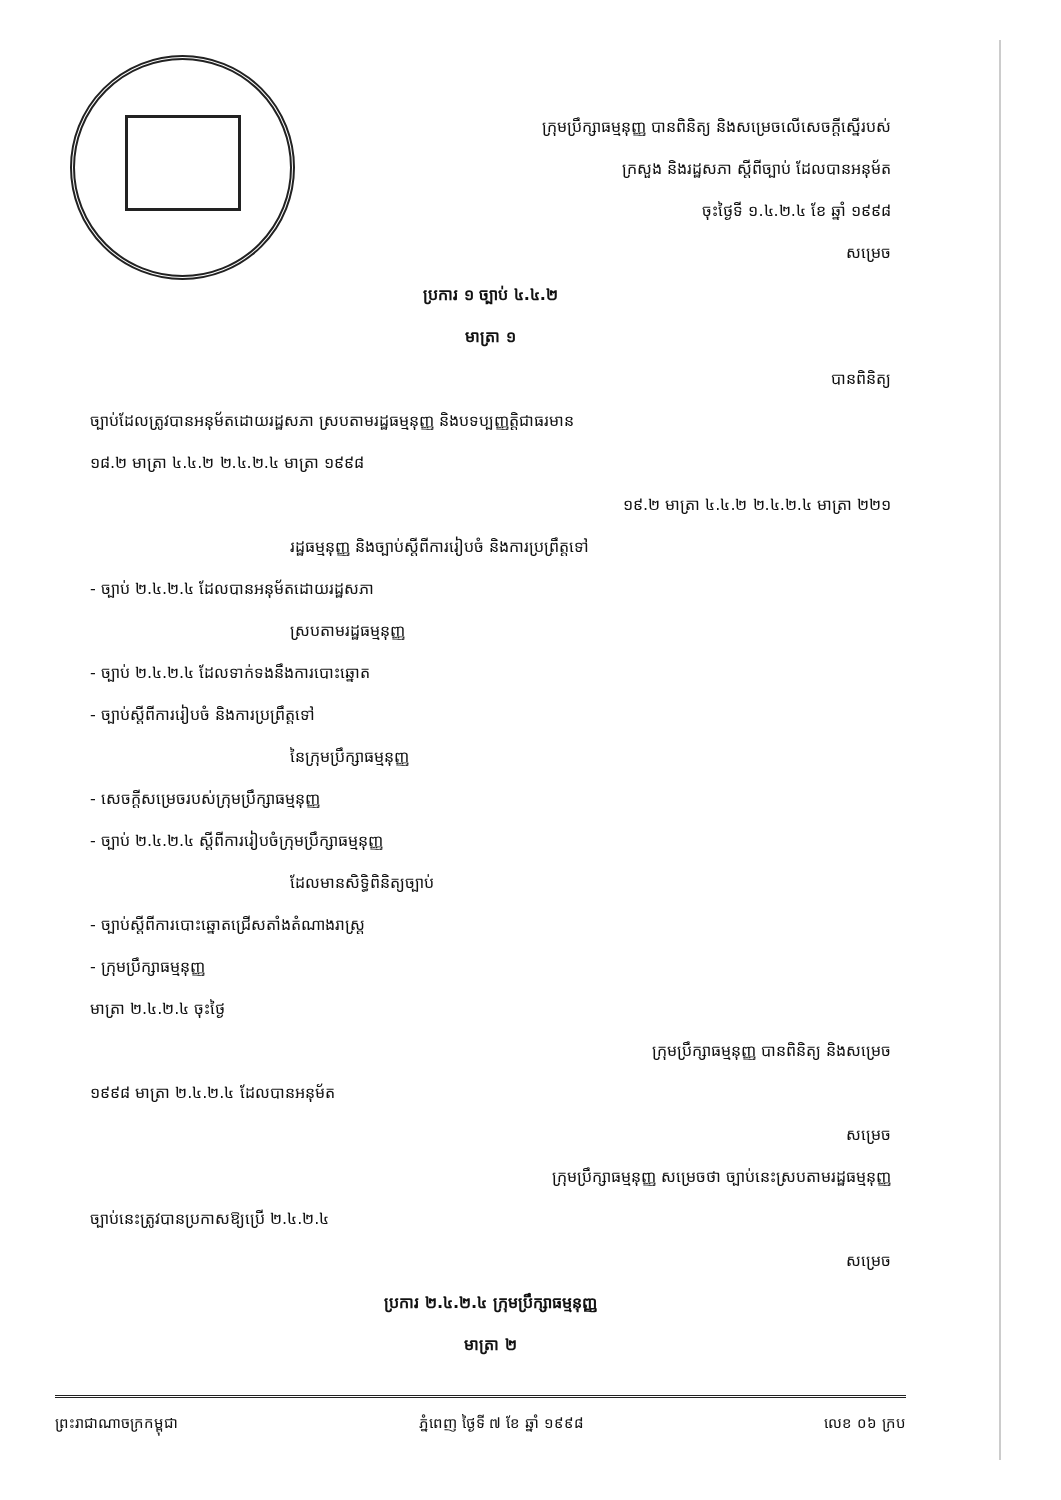ក្រុមប្រឹក្សាធម្មនុញ្ញ បានពិនិត្យ និងសម្រេចលើសេចក្ដីស្នើរបស់
ក្រសួង និងរដ្ឋសភា ស្ដីពីច្បាប់ ដែលបានអនុម័ត
ចុះថ្ងៃទី ១.៤.២.៤ ខែ ឆ្នាំ ១៩៩៨
សម្រេច
ប្រការ ១ ច្បាប់ ៤.៤.២
មាត្រា ១
បានពិនិត្យ
ច្បាប់ដែលត្រូវបានអនុម័តដោយរដ្ឋសភា ស្របតាមរដ្ឋធម្មនុញ្ញ និងបទប្បញ្ញត្តិជាធរមាន
១៨.២ មាត្រា ៤.៤.២ ២.៤.២.៤ មាត្រា ១៩៩៨
១៩.២ មាត្រា ៤.៤.២ ២.៤.២.៤ មាត្រា ២២១
រដ្ឋធម្មនុញ្ញ និងច្បាប់ស្ដីពីការរៀបចំ និងការប្រព្រឹត្តទៅ
- ច្បាប់ ២.៤.២.៤ ដែលបានអនុម័តដោយរដ្ឋសភា
ស្របតាមរដ្ឋធម្មនុញ្ញ
- ច្បាប់ ២.៤.២.៤ ដែលទាក់ទងនឹងការបោះឆ្នោត
- ច្បាប់ស្ដីពីការរៀបចំ និងការប្រព្រឹត្តទៅ
នៃក្រុមប្រឹក្សាធម្មនុញ្ញ
- សេចក្ដីសម្រេចរបស់ក្រុមប្រឹក្សាធម្មនុញ្ញ
- ច្បាប់ ២.៤.២.៤ ស្ដីពីការរៀបចំក្រុមប្រឹក្សាធម្មនុញ្ញ
ដែលមានសិទ្ធិពិនិត្យច្បាប់
- ច្បាប់ស្ដីពីការបោះឆ្នោតជ្រើសតាំងតំណាងរាស្ត្រ
- ក្រុមប្រឹក្សាធម្មនុញ្ញ
មាត្រា ២.៤.២.៤ ចុះថ្ងៃ
ក្រុមប្រឹក្សាធម្មនុញ្ញ បានពិនិត្យ និងសម្រេច
១៩៩៨ មាត្រា ២.៤.២.៤ ដែលបានអនុម័ត
សម្រេច
ក្រុមប្រឹក្សាធម្មនុញ្ញ សម្រេចថា ច្បាប់នេះស្របតាមរដ្ឋធម្មនុញ្ញ
ច្បាប់នេះត្រូវបានប្រកាសឱ្យប្រើ ២.៤.២.៤
សម្រេច
ប្រការ ២.៤.២.៤ ក្រុមប្រឹក្សាធម្មនុញ្ញ
មាត្រា ២
ព្រះរាជាណាចក្រកម្ពុជា ភ្នំពេញ ថ្ងៃទី ៧ ខែ ឆ្នាំ ១៩៩៨ លេខ ០៦ ក្រប